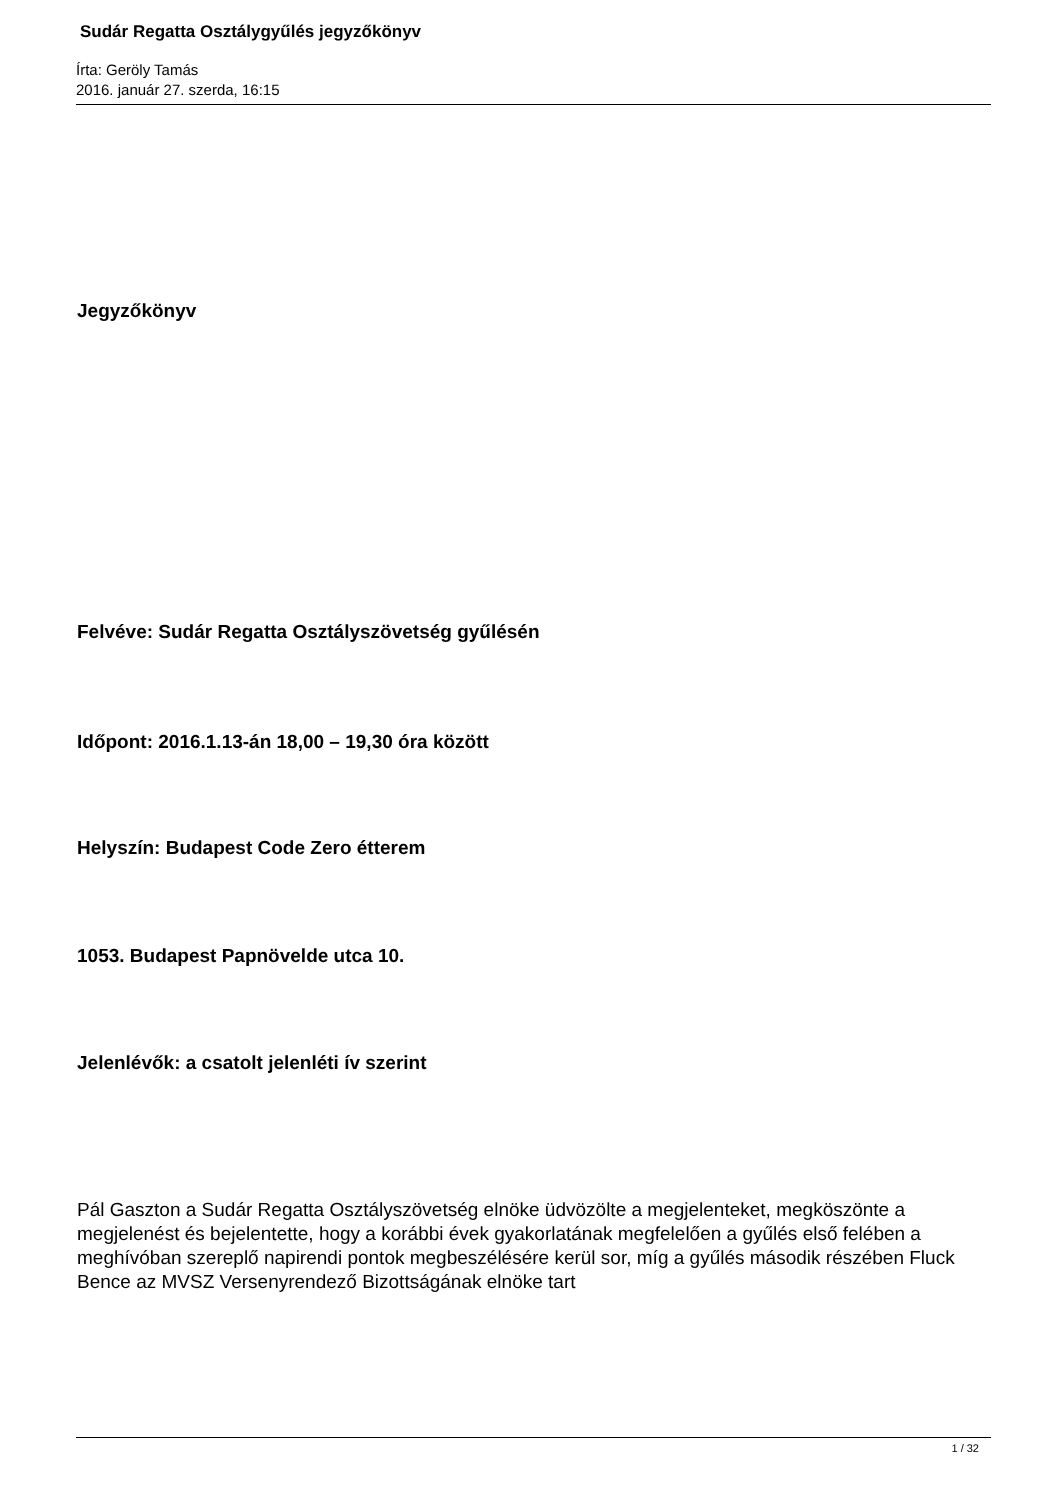Sudár Regatta Osztálygyűlés jegyzőkönyv
Írta: Geröly Tamás
2016. január 27. szerda, 16:15
Jegyzőkönyv
Felvéve: Sudár Regatta Osztályszövetség gyűlésén
Időpont: 2016.1.13-án 18,00 – 19,30 óra között
Helyszín: Budapest Code Zero étterem
1053. Budapest Papnövelde utca 10.
Jelenlévők: a csatolt jelenléti ív szerint
Pál Gaszton a Sudár Regatta Osztályszövetség elnöke üdvözölte a megjelenteket, megköszönte a megjelenést és bejelentette, hogy a korábbi évek gyakorlatának megfelelően a gyűlés első felében a meghívóban szereplő napirendi pontok megbeszélésére kerül sor, míg a gyűlés második részében Fluck Bence az MVSZ Versenyrendező Bizottságának elnöke tart
1 / 32